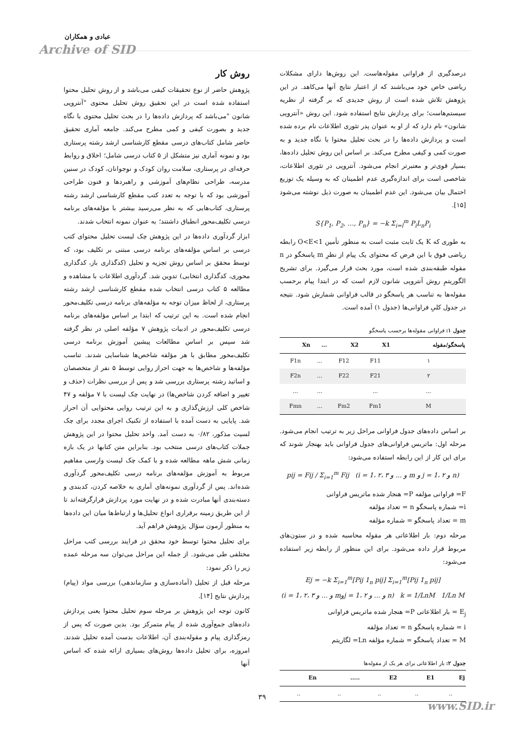عبادی و همکاران
Archive of SID
روش کار
پژوهش حاضر از نوع تحقیقات کیفی می‌باشد و از روش تحلیل محتوا استفاده شده است در این تحقیق روش تحلیل محتوی "آنتروپی شانون "می‌باشد که پردازش داده‌ها را در بحث تحلیل محتوی با نگاه جدید و بصورت کیفی و کمی مطرح می‌کند. جامعه آماری تحقیق حاضر شامل کتاب‌های درسی مقطع کارشناسی ارشد رشته پرستاری بود و نمونه آماری نیز متشکل از ۵ کتاب درسی شامل؛ اخلاق و روابط حرفه‌ای در پرستاری، سلامت روان کودک و نوجوانان، کودک در سنین مدرسه، طراحی نظام‌های آموزشی و راهبردها و فنون طراحی آموزشی بود که با توجه به تعدد کتب مقطع کارشناسی ارشد رشته پرستاری، کتاب‌هایی که به نظر می‌رسید بیشتر با مؤلفه‌های برنامه درسی تکلیف‌محور انطباق داشتند؛ به عنوان نمونه انتخاب شدند.
ابزار گردآوری داده‌ها در این پژوهش چک لیست تحلیل محتوای کتب درسی بر اساس مؤلفه‌های برنامه درسی مبتنی بر تکلیف بود، که توسط محقق بر اساس روش تجزیه و تحلیل (کدگذاری باز، کدگذاری محوری، کدگذاری انتخابی) تدوین شد. گردآوری اطلاعات با مشاهده و مطالعه ۵ کتاب درسی انتخاب شده مقطع کارشناسی ارشد رشته پرستاری، از لحاظ میزان توجه به مؤلفه‌های برنامه درسی تکلیف‌محور انجام شده است. به این ترتیب که ابتدا بر اساس مؤلفه‌های برنامه درسی تکلیف‌محور در ادبیات پژوهش ۷ مؤلفه اصلی در نظر گرفته شد سپس بر اساس مطالعات پیشین آموزش برنامه درسی تکلیف‌محور مطابق با هر مؤلفه شاخص‌ها شناسایی شدند. تناسب مؤلفه‌ها و شاخص‌ها به جهت احراز روایی توسط ۵ نفر از متخصصان و اساتید رشته پرستاری بررسی شد و پس از بررسی نظرات (حذف و تغییر و اضافه کردن شاخص‌ها) در نهایت چک لیست با ۷ مؤلفه و ۴۷ شاخص کلی ارزش‌گذاری و به این ترتیب روایی محتوایی آن احراز شد. پایایی به دست آمده با استفاده از تکنیک اجرای مجدد برای چک لسیت مذکور، ۰/۸۲ به دست آمد. واحد تحلیل محتوا در این پژوهش جملات کتاب‌های درسی منتخب بود. بنابراین متن کتابها در یک بازه زمانی شش ماهه مطالعه شده و با کمک چک لیست وارسی مفاهیم مربوط به آموزش مؤلفه‌های برنامه درسی تکلیف‌محور گردآوری شده‌اند. پس از گردآوری نمونه‌های آماری به خلاصه کردن، کدبندی و دسته‌بندی آنها مبادرت شده و در نهایت مورد پردازش قرارگرفته‌اند تا از این طریق زمینه برقراری انواع تحلیل‌ها و ارتباط‌ها میان این داده‌ها به منظور آزمون سؤال پژوهش فراهم آید.
برای تحلیل محتوا توسط خود محقق در فرایند بررسی کتب مراحل مختلفی طی می‌شود. از جمله این مراحل می‌توان سه مرحله عمده زیر را ذکر نمود:
مرحله قبل از تحلیل (آماده‌سازی و سازماندهی) بررسی مواد (پیام) پردازش نتایج [۱۴].
کانون توجه این پژوهش بر مرحله سوم تحلیل محتوا یعنی پردازش داده‌های جمع‌آوری شده از پیام متمرکز بود. بدین صورت که پس از رمزگذاری پیام و مقوله‌بندی آن، اطلاعات بدست آمده تحلیل شدند. امروزه، برای تحلیل داده‌ها روش‌های بسیاری ارائه شده که اساس آنها
درصدگیری از فراوانی مقوله‌هاست. این روش‌ها دارای مشکلات ریاضی خاص خود می‌باشند که از اعتبار نتایج آنها می‌کاهد. در این پژوهش تلاش شده است از روش جدیدی که بر گرفته از نظریه سیستم‌هاست؛ برای پردازش نتایج استفاده شود. این روش «آنتروپی شانون» نام دارد که از او به عنوان پدر تئوری اطلاعات نام برده شده است و پردازش داده‌ها را در بحث تحلیل محتوا با نگاه جدید و به صورت کمی و کیفی مطرح می‌کند. بر اساس این روش تحلیل داده‌ها، بسیار قوی‌تر و معتبرتر انجام می‌شود. آنتروپی در تئوری اطلاعات، شاخصی است برای اندازه‌گیری عدم اطمینان که به وسیله یک توزیع احتمال بیان می‌شود. این عدم اطمینان به صورت ذیل نوشته می‌شود [۱۵].
S{P<sub>1</sub>, P<sub>2</sub>, …, P<sub>n</sub>} = −k Σ<sub>i=l</sub><sup>m</sup> P<sub>i</sub>L<sub>n</sub>P<sub>i</sub>
به طوری که K یک ثابت مثبت است به منظور تأمین O<E<1 رابطه ریاضی فوق با این فرض که محتوای یک پیام از نظرِ m پاسخگو در n مقوله طبقه‌بندی شده است، مورد بحث قرار می‌گیرد. برای تشریح الگوریتمِ روش آنتروپی شانون لازم است که در ابتدا پیام برحسب مقوله‌ها به تناسب هر پاسخگو در قالب فراوانی شمارش شود. نتیجه در جدول کلیِ فراوانی‌ها (جدول ۱) آمده است.
جدول ۱: فراوانی مقوله‌ها برحسب پاسخگو
| پاسخگو/مقوله | X1 | X2 | ... | Xn |
| --- | --- | --- | --- | --- |
| ۱ | F11 | F12 | ... | F1n |
| ۲ | F21 | F22 | ... | F2n |
| ... | ... | | ... | ... |
| M | Fm1 | Fm2 | ... | Fmn |
بر اساس داده‌های جدول فراوانی مراحل زیر به ترتیب انجام می‌شود. مرحله اول: ماتریس فراوانی‌های جدول فراوانی باید بهنجار شوند که برای این کار از این رابطه استفاده می‌شود:
pij = Fij / Σ<sub>i=1</sub><sup>m</sup> Fij (i = 1، ۲، ۳ و ... و m و j = 1، ۲ و n)
F= فراوانی مؤلفه P= هنجار شده ماتریس فراوانی
i= شماره پاسخگو n = تعداد مؤلفه
m = تعداد پاسخگو = شماره مؤلفه
مرحله دوم: بار اطلاعاتی هر مقوله محاسبه شده و در ستون‌های مربوط قرار داده می‌شود. برای این منظور از رابطه زیر استفاده می‌شود:
Ej = −k Σ<sub>i=1</sub><sup>m</sup>[Pij 1<sub>n</sub> pij] Σ<sub>i=1</sub><sup>m</sup>[Pij 1<sub>n</sub> pij]
(i = 1، ۲، ۳ و ... و mوj = 1، ۲ و ... و n) k = 1/LnM 1/Ln M
E<sub>j</sub> = بار اطلاعاتی P= هنجار شده ماتریس فراوانی
i = شماره پاسخگو n = تعداد مؤلفه
M = تعداد پاسخگو = شماره مؤلفه Ln= لگاریتم
جدول ۲: بار اطلاعاتی برای هر یک از مقوله‌ها
| Ej | E1 | E2 | ..... | En |
| --- | --- | --- | --- | --- |
| .. | .. | .. | .. | .. |
۳۹
www.SID.ir